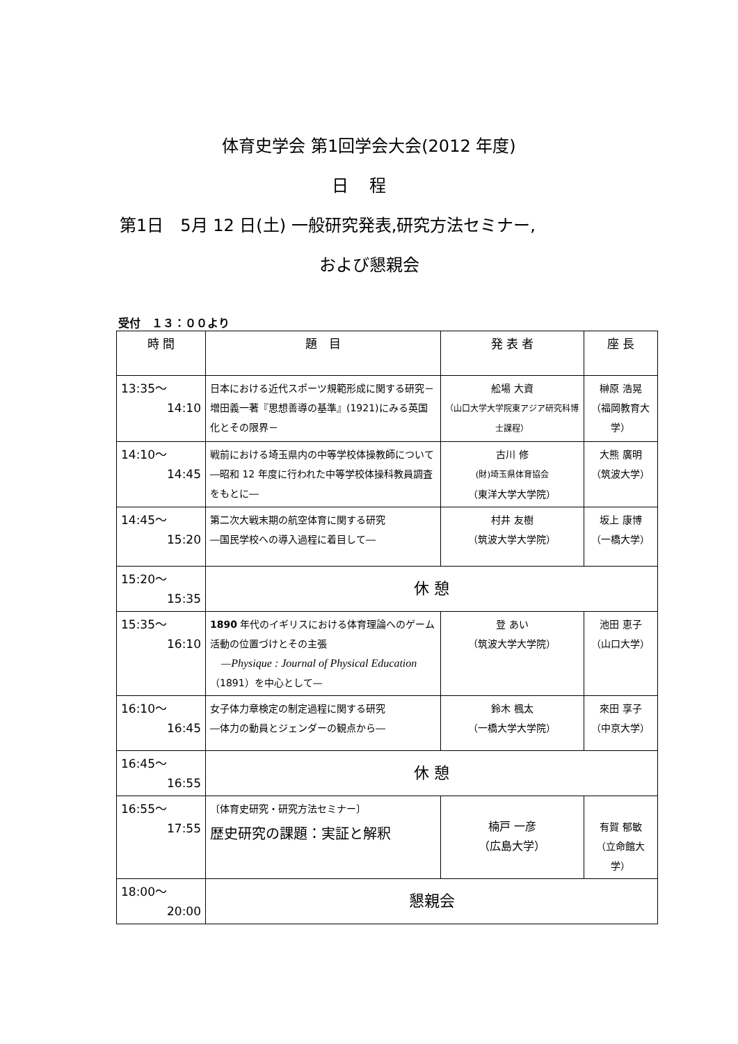体育史学会 第1回学会大会(2012 年度)
日程
第1日　5月 12 日(土) 一般研究発表,研究方法セミナー,
および懇親会
受付　１３：００より
| 時 間 | 題 目 | 発 表 者 | 座 長 |
| --- | --- | --- | --- |
| 13:35～ 14:10 | 日本における近代スポーツ規範形成に関する研究－増田義一著『思想善導の基準』(1921)にみる英国化とその限界－ | 舩場 大資 （山口大学大学院東アジア研究科博士課程） | 榊原 浩晃 （福岡教育大学） |
| 14:10～ 14:45 | 戦前における埼玉県内の中等学校体操教師について―昭和 12 年度に行われた中等学校体操科教員調査をもとに― | 古川 修 (財)埼玉県体育協会 （東洋大学大学院） | 大熊 廣明 （筑波大学） |
| 14:45～ 15:20 | 第二次大戦末期の航空体育に関する研究 ―国民学校への導入過程に着目して― | 村井 友樹 （筑波大学大学院） | 坂上 康博 （一橋大学） |
| 15:20～ 15:35 | 休 憩 | | |
| 15:35～ 16:10 | 1890 年代のイギリスにおける体育理論へのゲーム活動の位置づけとその主張 —Physique : Journal of Physical Education （1891）を中心として— | 登 あい （筑波大学大学院） | 池田 恵子 （山口大学） |
| 16:10～ 16:45 | 女子体力章検定の制定過程に関する研究 ―体力の動員とジェンダーの観点から― | 鈴木 楓太 （一橋大学大学院） | 來田 享子 （中京大学） |
| 16:45～ 16:55 | 休 憩 | | |
| 16:55～ 17:55 | 〔体育史研究・研究方法セミナー〕 歴史研究の課題：実証と解釈 | 楠戸 一彦 （広島大学） | 有賀 郁敏 （立命館大学） |
| 18:00～ 20:00 | 懇親会 | | |